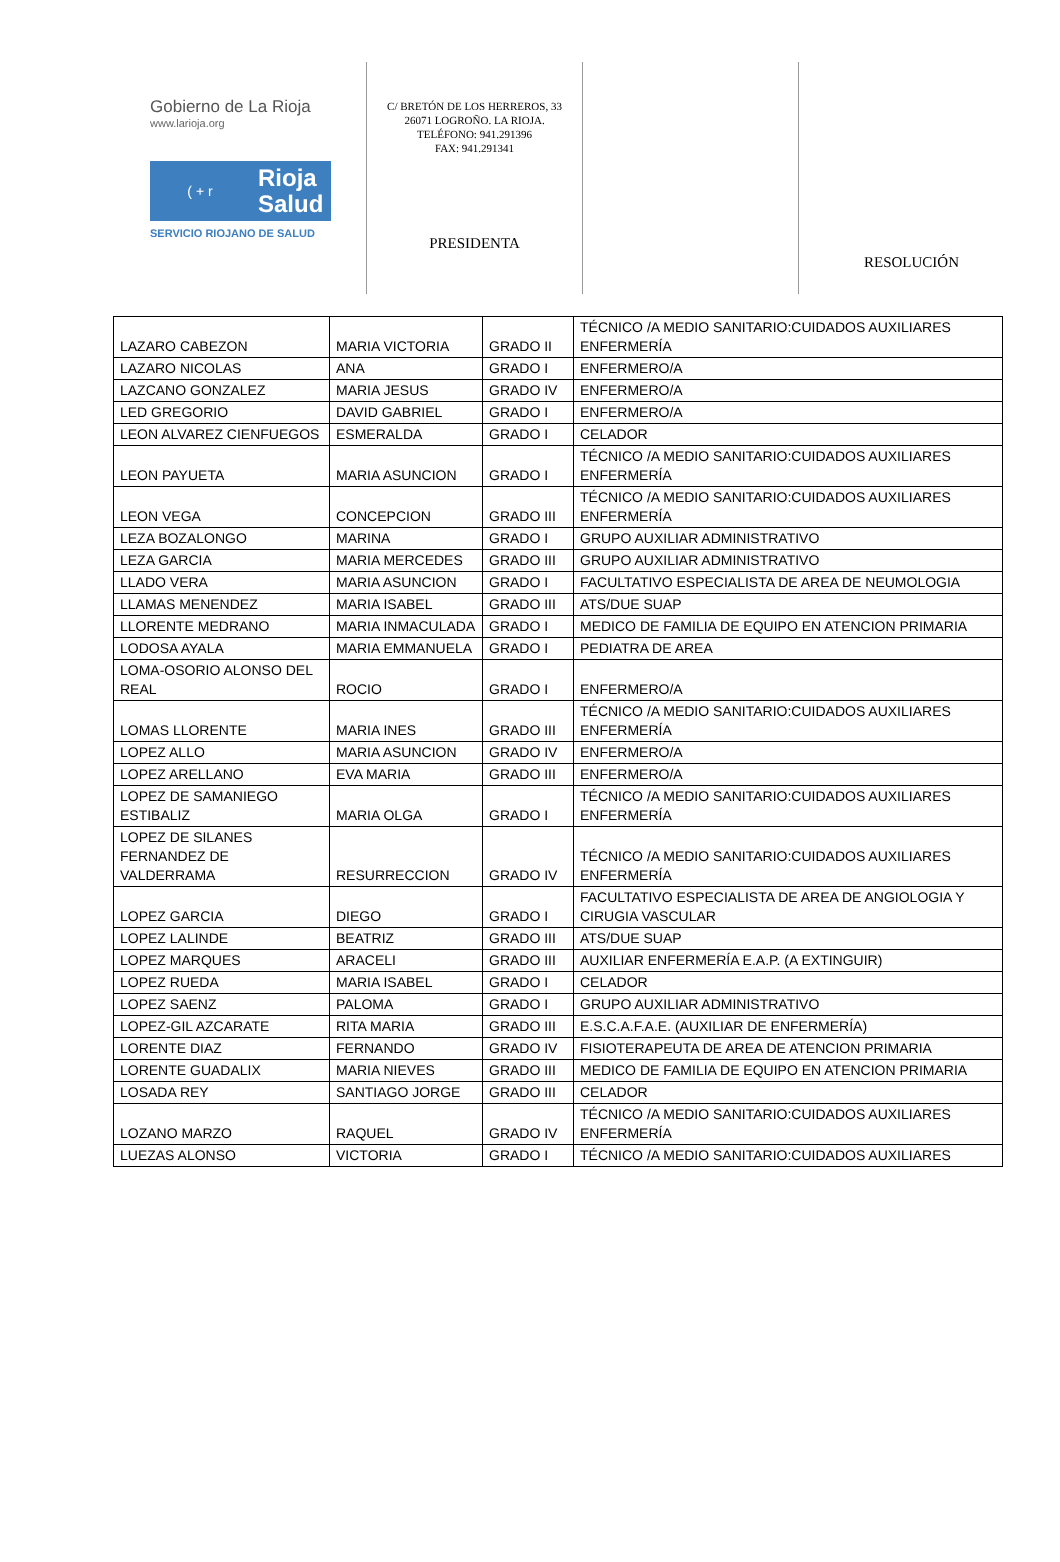Gobierno de La Rioja
www.larioja.org
( + r
Rioja
Salud
SERVICIO RIOJANO DE SALUD
C/ BRETÓN DE LOS HERREROS, 33
26071 LOGROÑO. LA RIOJA.
TELÉFONO: 941.291396
FAX: 941.291341
PRESIDENTA
RESOLUCIÓN
| LAZARO CABEZON | MARIA VICTORIA | GRADO II | TÉCNICO /A MEDIO SANITARIO:CUIDADOS AUXILIARES ENFERMERÍA |
| LAZARO NICOLAS | ANA | GRADO I | ENFERMERO/A |
| LAZCANO GONZALEZ | MARIA JESUS | GRADO IV | ENFERMERO/A |
| LED GREGORIO | DAVID GABRIEL | GRADO I | ENFERMERO/A |
| LEON ALVAREZ CIENFUEGOS | ESMERALDA | GRADO I | CELADOR |
| LEON PAYUETA | MARIA ASUNCION | GRADO I | TÉCNICO /A MEDIO SANITARIO:CUIDADOS AUXILIARES ENFERMERÍA |
| LEON VEGA | CONCEPCION | GRADO III | TÉCNICO /A MEDIO SANITARIO:CUIDADOS AUXILIARES ENFERMERÍA |
| LEZA BOZALONGO | MARINA | GRADO I | GRUPO AUXILIAR ADMINISTRATIVO |
| LEZA GARCIA | MARIA MERCEDES | GRADO III | GRUPO AUXILIAR ADMINISTRATIVO |
| LLADO VERA | MARIA ASUNCION | GRADO I | FACULTATIVO ESPECIALISTA DE AREA DE NEUMOLOGIA |
| LLAMAS MENENDEZ | MARIA ISABEL | GRADO III | ATS/DUE SUAP |
| LLORENTE MEDRANO | MARIA INMACULADA | GRADO I | MEDICO DE FAMILIA DE EQUIPO EN ATENCION PRIMARIA |
| LODOSA AYALA | MARIA EMMANUELA | GRADO I | PEDIATRA DE AREA |
| LOMA-OSORIO ALONSO DEL REAL | ROCIO | GRADO I | ENFERMERO/A |
| LOMAS LLORENTE | MARIA INES | GRADO III | TÉCNICO /A MEDIO SANITARIO:CUIDADOS AUXILIARES ENFERMERÍA |
| LOPEZ ALLO | MARIA ASUNCION | GRADO IV | ENFERMERO/A |
| LOPEZ ARELLANO | EVA MARIA | GRADO III | ENFERMERO/A |
| LOPEZ DE SAMANIEGO ESTIBALIZ | MARIA OLGA | GRADO I | TÉCNICO /A MEDIO SANITARIO:CUIDADOS AUXILIARES ENFERMERÍA |
| LOPEZ DE SILANES FERNANDEZ DE VALDERRAMA | RESURRECCION | GRADO IV | TÉCNICO /A MEDIO SANITARIO:CUIDADOS AUXILIARES ENFERMERÍA |
| LOPEZ GARCIA | DIEGO | GRADO I | FACULTATIVO ESPECIALISTA DE AREA DE ANGIOLOGIA Y CIRUGIA VASCULAR |
| LOPEZ LALINDE | BEATRIZ | GRADO III | ATS/DUE SUAP |
| LOPEZ MARQUES | ARACELI | GRADO III | AUXILIAR ENFERMERÍA E.A.P. (A EXTINGUIR) |
| LOPEZ RUEDA | MARIA ISABEL | GRADO I | CELADOR |
| LOPEZ SAENZ | PALOMA | GRADO I | GRUPO AUXILIAR ADMINISTRATIVO |
| LOPEZ-GIL AZCARATE | RITA MARIA | GRADO III | E.S.C.A.F.A.E. (AUXILIAR DE ENFERMERÍA) |
| LORENTE DIAZ | FERNANDO | GRADO IV | FISIOTERAPEUTA DE AREA DE ATENCION PRIMARIA |
| LORENTE GUADALIX | MARIA NIEVES | GRADO III | MEDICO DE FAMILIA DE EQUIPO EN ATENCION PRIMARIA |
| LOSADA REY | SANTIAGO JORGE | GRADO III | CELADOR |
| LOZANO MARZO | RAQUEL | GRADO IV | TÉCNICO /A MEDIO SANITARIO:CUIDADOS AUXILIARES ENFERMERÍA |
| LUEZAS ALONSO | VICTORIA | GRADO I | TÉCNICO /A MEDIO SANITARIO:CUIDADOS AUXILIARES |